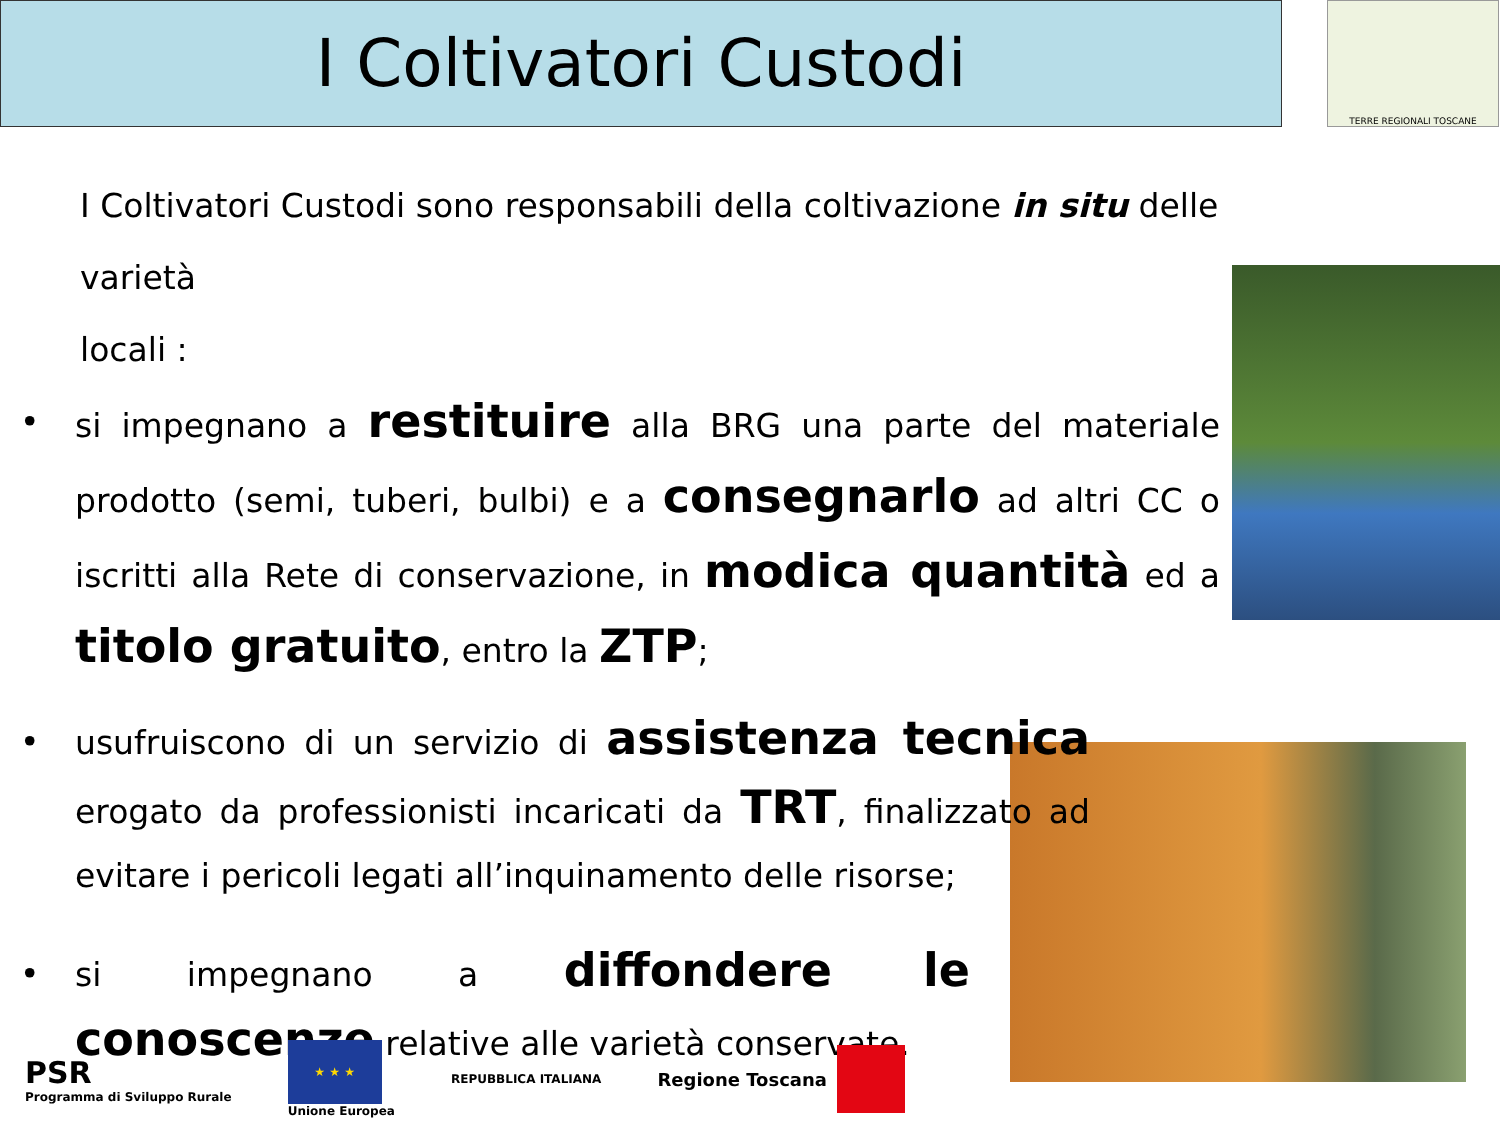I Coltivatori Custodi TERRE REGIONALI TOSCANE
I Coltivatori Custodi sono responsabili della coltivazione in situ delle varietà
locali :
•
si impegnano a restituire alla BRG una parte del materiale prodotto (semi, tuberi, bulbi) e a consegnarlo ad altri CC o iscritti alla Rete di conservazione, in modica quantità ed a titolo gratuito, entro la ZTP;
•
usufruiscono di un servizio di assistenza tecnica erogato da professionisti incaricati da TRT, finalizzato ad evitare i pericoli legati all’inquinamento delle risorse;
•
si impegnano a diffondere le conoscenze relative alle varietà conservate.
PSR
Programma di Sviluppo Rurale
★ ★ ★
Unione Europea
REPUBBLICA ITALIANA
Regione Toscana